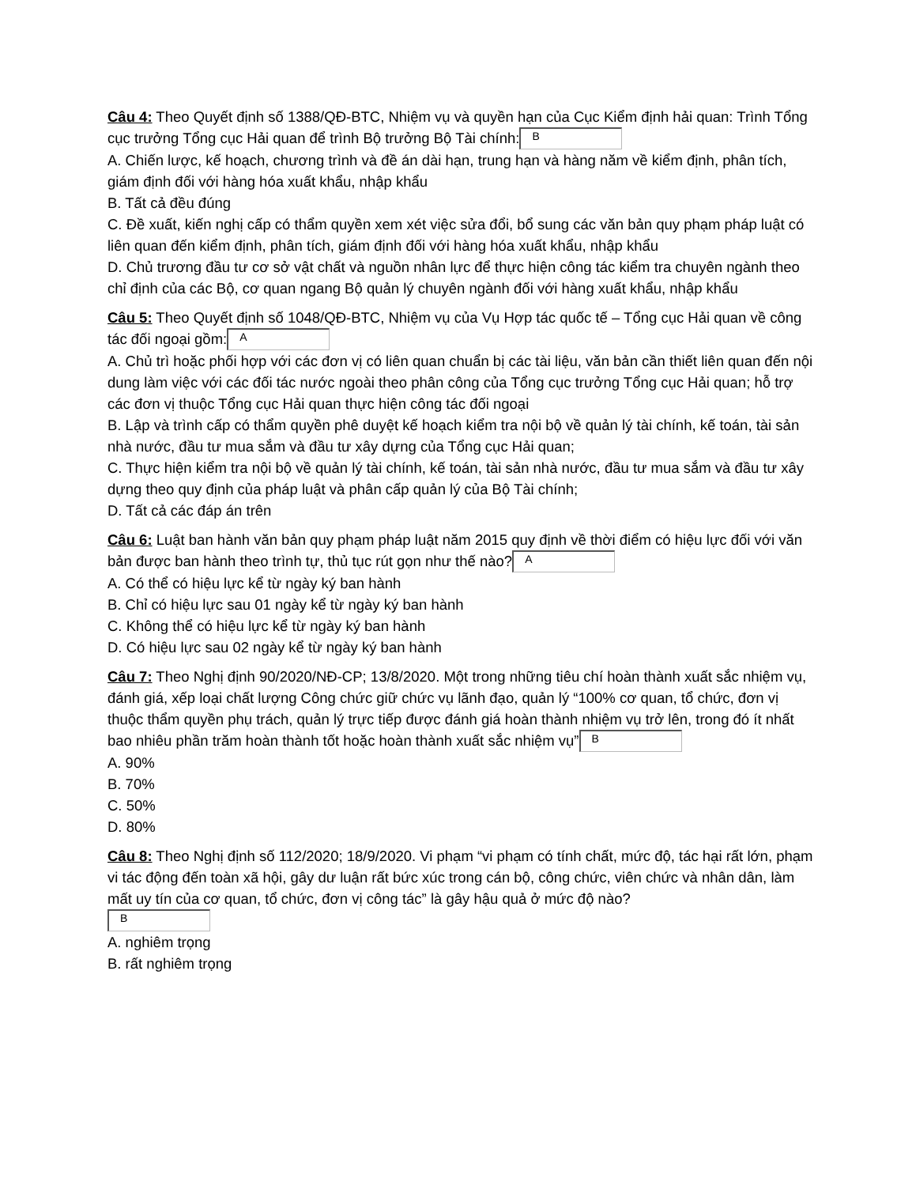Câu 4: Theo Quyết định số 1388/QĐ-BTC, Nhiệm vụ và quyền hạn của Cục Kiểm định hải quan: Trình Tổng cục trưởng Tổng cục Hải quan để trình Bộ trưởng Bộ Tài chính: B
A. Chiến lược, kế hoạch, chương trình và đề án dài hạn, trung hạn và hàng năm về kiểm định, phân tích, giám định đối với hàng hóa xuất khẩu, nhập khẩu
B. Tất cả đều đúng
C. Đề xuất, kiến nghị cấp có thẩm quyền xem xét việc sửa đổi, bổ sung các văn bản quy phạm pháp luật có liên quan đến kiểm định, phân tích, giám định đối với hàng hóa xuất khẩu, nhập khẩu
D. Chủ trương đầu tư cơ sở vật chất và nguồn nhân lực để thực hiện công tác kiểm tra chuyên ngành theo chỉ định của các Bộ, cơ quan ngang Bộ quản lý chuyên ngành đối với hàng xuất khẩu, nhập khẩu
Câu 5: Theo Quyết định số 1048/QĐ-BTC, Nhiệm vụ của Vụ Hợp tác quốc tế – Tổng cục Hải quan về công tác đối ngoại gồm: A
A. Chủ trì hoặc phối hợp với các đơn vị có liên quan chuẩn bị các tài liệu, văn bản cần thiết liên quan đến nội dung làm việc với các đối tác nước ngoài theo phân công của Tổng cục trưởng Tổng cục Hải quan; hỗ trợ các đơn vị thuộc Tổng cục Hải quan thực hiện công tác đối ngoại
B. Lập và trình cấp có thẩm quyền phê duyệt kế hoạch kiểm tra nội bộ về quản lý tài chính, kế toán, tài sản nhà nước, đầu tư mua sắm và đầu tư xây dựng của Tổng cục Hải quan;
C. Thực hiện kiểm tra nội bộ về quản lý tài chính, kế toán, tài sản nhà nước, đầu tư mua sắm và đầu tư xây dựng theo quy định của pháp luật và phân cấp quản lý của Bộ Tài chính;
D. Tất cả các đáp án trên
Câu 6: Luật ban hành văn bản quy phạm pháp luật năm 2015 quy định về thời điểm có hiệu lực đối với văn bản được ban hành theo trình tự, thủ tục rút gọn như thế nào? A
A. Có thể có hiệu lực kể từ ngày ký ban hành
B. Chỉ có hiệu lực sau 01 ngày kể từ ngày ký ban hành
C. Không thể có hiệu lực kể từ ngày ký ban hành
D. Có hiệu lực sau 02 ngày kể từ ngày ký ban hành
Câu 7: Theo Nghị định 90/2020/NĐ-CP; 13/8/2020. Một trong những tiêu chí hoàn thành xuất sắc nhiệm vụ, đánh giá, xếp loại chất lượng Công chức giữ chức vụ lãnh đạo, quản lý “100% cơ quan, tổ chức, đơn vị thuộc thẩm quyền phụ trách, quản lý trực tiếp được đánh giá hoàn thành nhiệm vụ trở lên, trong đó ít nhất bao nhiêu phần trăm hoàn thành tốt hoặc hoàn thành xuất sắc nhiệm vụ” B
A. 90%
B. 70%
C. 50%
D. 80%
Câu 8: Theo Nghị định số 112/2020; 18/9/2020. Vi phạm “vi phạm có tính chất, mức độ, tác hại rất lớn, phạm vi tác động đến toàn xã hội, gây dư luận rất bức xúc trong cán bộ, công chức, viên chức và nhân dân, làm mất uy tín của cơ quan, tổ chức, đơn vị công tác” là gây hậu quả ở mức độ nào?
B
A. nghiêm trọng
B. rất nghiêm trọng